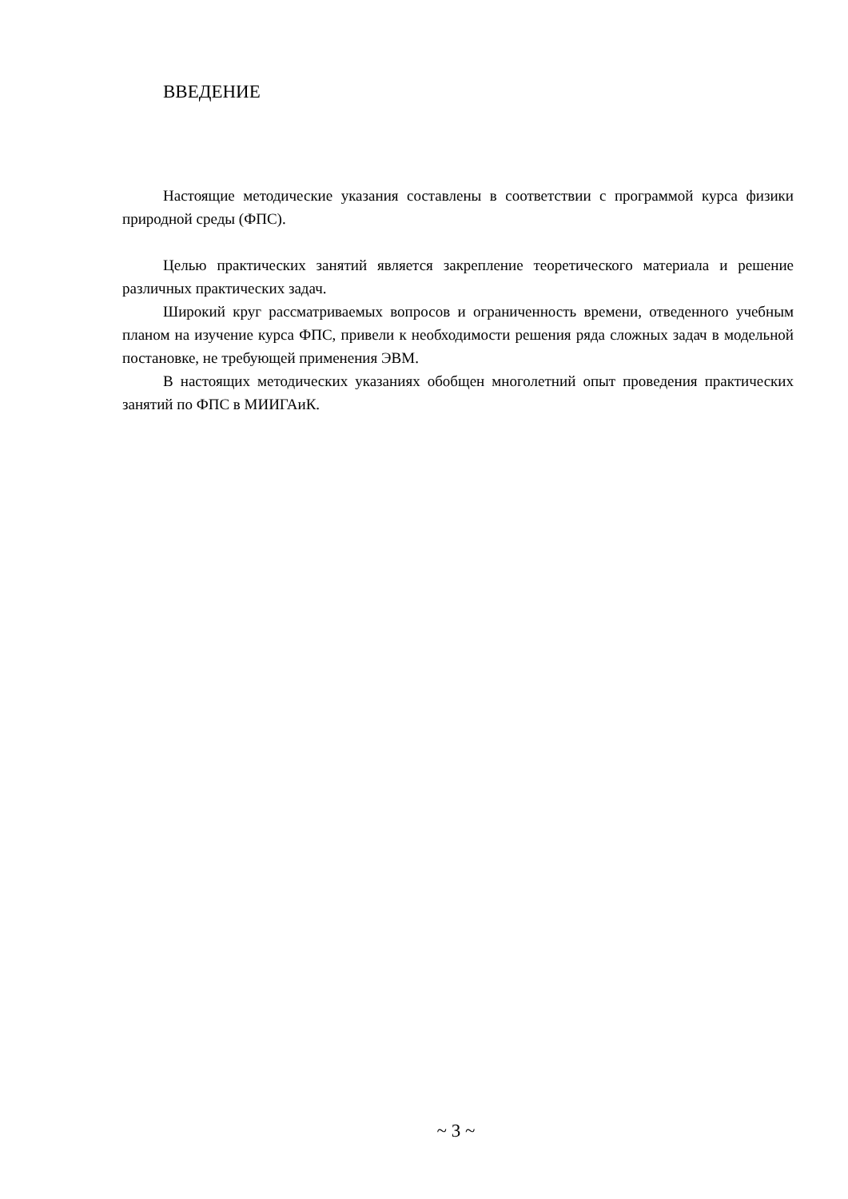ВВЕДЕНИЕ
Настоящие методические указания составлены в соответствии с программой курса физики природной среды (ФПС).
Целью практических занятий является закрепление теоретического материала и решение различных практических задач.
Широкий круг рассматриваемых вопросов и ограниченность времени, отведенного учебным планом на изучение курса ФПС, привели к необходимости решения ряда сложных задач в модельной постановке, не требующей применения ЭВМ.
В настоящих методических указаниях обобщен многолетний опыт проведения практических занятий по ФПС в МИИГАиК.
~ 3 ~